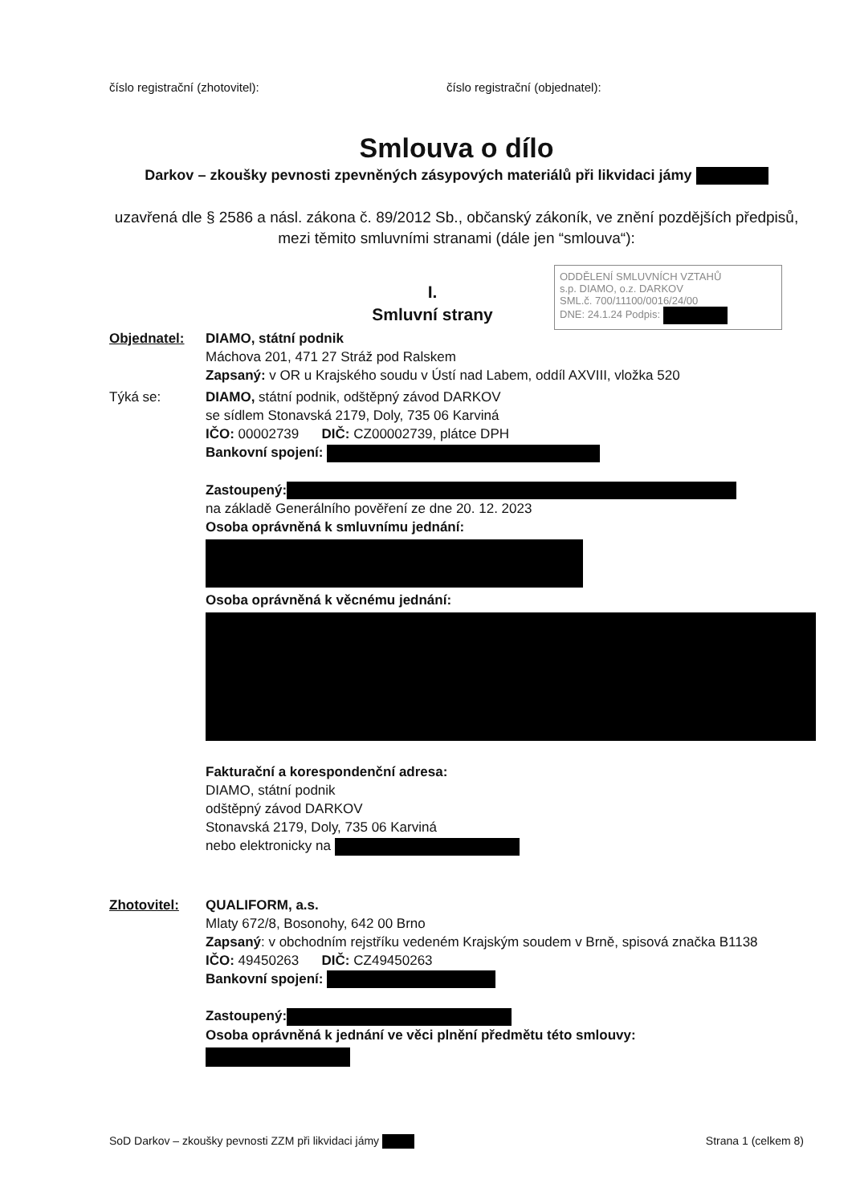ODDĚLENÍ SMLUVNÍCH VZTAHŮ
s.p. DIAMO, o.z. DARKOV
SML.č. 700/11100/0016/24/00
DNE: 24.1.24 Podpis:
číslo registrační (zhotovitel): číslo registrační (objednatel):
Smlouva o dílo
Darkov – zkoušky pevnosti zpevněných zásypových materiálů při likvidaci jámy
uzavřená dle § 2586 a násl. zákona č. 89/2012 Sb., občanský zákoník, ve znění pozdějších předpisů, mezi těmito smluvními stranami (dále jen “smlouva“):
I.
Smluvní strany
Objednatel: DIAMO, státní podnik
Máchova 201, 471 27 Stráž pod Ralskem
Zapsaný: v OR u Krajského soudu v Ústí nad Labem, oddíl AXVIII, vložka 520
Týká se: DIAMO, státní podnik, odštěpný závod DARKOV
se sídlem Stonavská 2179, Doly, 735 06 Karviná
IČO: 00002739 DIČ: CZ00002739, plátce DPH
Bankovní spojení:
Zastoupený:
na základě Generálního pověření ze dne 20. 12. 2023
Osoba oprávněná k smluvnímu jednání:
Osoba oprávněná k věcnému jednání:
Fakturační a korespondenční adresa:
DIAMO, státní podnik
odštěpný závod DARKOV
Stonavská 2179, Doly, 735 06 Karviná
nebo elektronicky na
Zhotovitel: QUALIFORM, a.s.
Mlaty 672/8, Bosonohy, 642 00 Brno
Zapsaný: v obchodním rejstříku vedeném Krajským soudem v Brně, spisová značka B1138
IČO: 49450263 DIČ: CZ49450263
Bankovní spojení:
Zastoupený:
Osoba oprávněná k jednání ve věci plnění předmětu této smlouvy:
SoD Darkov – zkoušky pevnosti ZZM při likvidaci jámy Strana 1 (celkem 8)